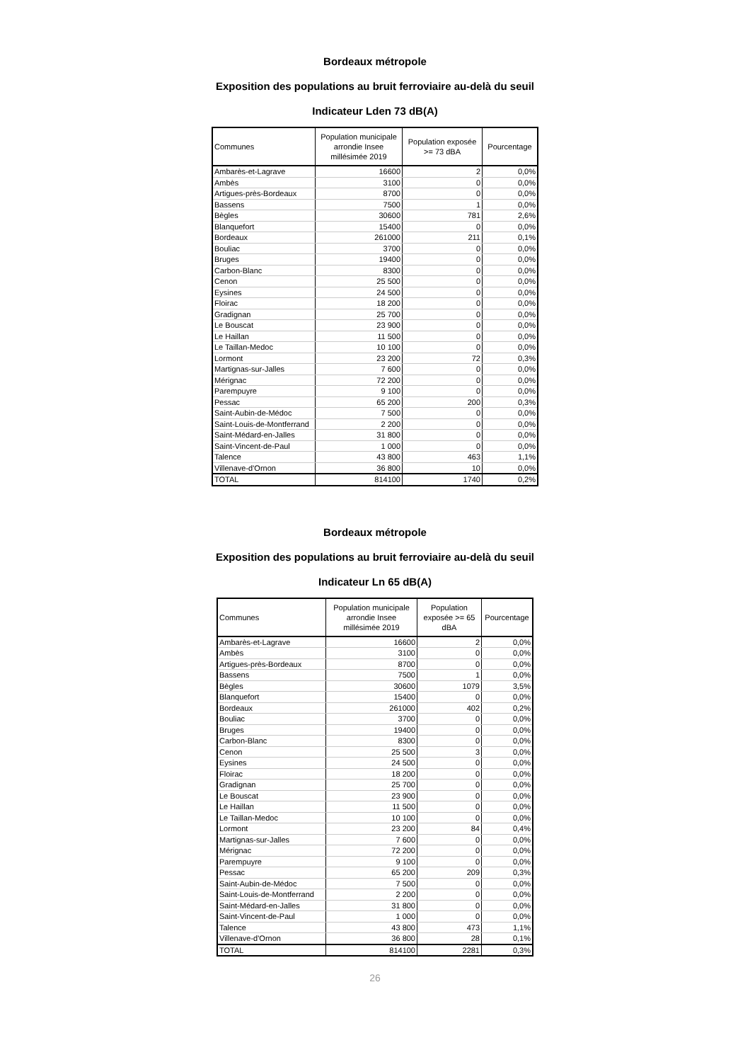Bordeaux métropole
Exposition des populations au bruit ferroviaire au-delà du seuil
Indicateur Lden 73 dB(A)
| Communes | Population municipale arrondie Insee millésimée 2019 | Population exposée >= 73 dBA | Pourcentage |
| --- | --- | --- | --- |
| Ambarès-et-Lagrave | 16600 | 2 | 0,0% |
| Ambès | 3100 | 0 | 0,0% |
| Artigues-près-Bordeaux | 8700 | 0 | 0,0% |
| Bassens | 7500 | 1 | 0,0% |
| Bègles | 30600 | 781 | 2,6% |
| Blanquefort | 15400 | 0 | 0,0% |
| Bordeaux | 261000 | 211 | 0,1% |
| Bouliac | 3700 | 0 | 0,0% |
| Bruges | 19400 | 0 | 0,0% |
| Carbon-Blanc | 8300 | 0 | 0,0% |
| Cenon | 25 500 | 0 | 0,0% |
| Eysines | 24 500 | 0 | 0,0% |
| Floirac | 18 200 | 0 | 0,0% |
| Gradignan | 25 700 | 0 | 0,0% |
| Le Bouscat | 23 900 | 0 | 0,0% |
| Le Haillan | 11 500 | 0 | 0,0% |
| Le Taillan-Medoc | 10 100 | 0 | 0,0% |
| Lormont | 23 200 | 72 | 0,3% |
| Martignas-sur-Jalles | 7 600 | 0 | 0,0% |
| Mérignac | 72 200 | 0 | 0,0% |
| Parempuyre | 9 100 | 0 | 0,0% |
| Pessac | 65 200 | 200 | 0,3% |
| Saint-Aubin-de-Médoc | 7 500 | 0 | 0,0% |
| Saint-Louis-de-Montferrand | 2 200 | 0 | 0,0% |
| Saint-Médard-en-Jalles | 31 800 | 0 | 0,0% |
| Saint-Vincent-de-Paul | 1 000 | 0 | 0,0% |
| Talence | 43 800 | 463 | 1,1% |
| Villenave-d'Ornon | 36 800 | 10 | 0,0% |
| TOTAL | 814100 | 1740 | 0,2% |
Bordeaux métropole
Exposition des populations au bruit ferroviaire au-delà du seuil
Indicateur Ln 65 dB(A)
| Communes | Population municipale arrondie Insee millésimée 2019 | Population exposée >= 65 dBA | Pourcentage |
| --- | --- | --- | --- |
| Ambarès-et-Lagrave | 16600 | 2 | 0,0% |
| Ambès | 3100 | 0 | 0,0% |
| Artigues-près-Bordeaux | 8700 | 0 | 0,0% |
| Bassens | 7500 | 1 | 0,0% |
| Bègles | 30600 | 1079 | 3,5% |
| Blanquefort | 15400 | 0 | 0,0% |
| Bordeaux | 261000 | 402 | 0,2% |
| Bouliac | 3700 | 0 | 0,0% |
| Bruges | 19400 | 0 | 0,0% |
| Carbon-Blanc | 8300 | 0 | 0,0% |
| Cenon | 25 500 | 3 | 0,0% |
| Eysines | 24 500 | 0 | 0,0% |
| Floirac | 18 200 | 0 | 0,0% |
| Gradignan | 25 700 | 0 | 0,0% |
| Le Bouscat | 23 900 | 0 | 0,0% |
| Le Haillan | 11 500 | 0 | 0,0% |
| Le Taillan-Medoc | 10 100 | 0 | 0,0% |
| Lormont | 23 200 | 84 | 0,4% |
| Martignas-sur-Jalles | 7 600 | 0 | 0,0% |
| Mérignac | 72 200 | 0 | 0,0% |
| Parempuyre | 9 100 | 0 | 0,0% |
| Pessac | 65 200 | 209 | 0,3% |
| Saint-Aubin-de-Médoc | 7 500 | 0 | 0,0% |
| Saint-Louis-de-Montferrand | 2 200 | 0 | 0,0% |
| Saint-Médard-en-Jalles | 31 800 | 0 | 0,0% |
| Saint-Vincent-de-Paul | 1 000 | 0 | 0,0% |
| Talence | 43 800 | 473 | 1,1% |
| Villenave-d'Ornon | 36 800 | 28 | 0,1% |
| TOTAL | 814100 | 2281 | 0,3% |
26